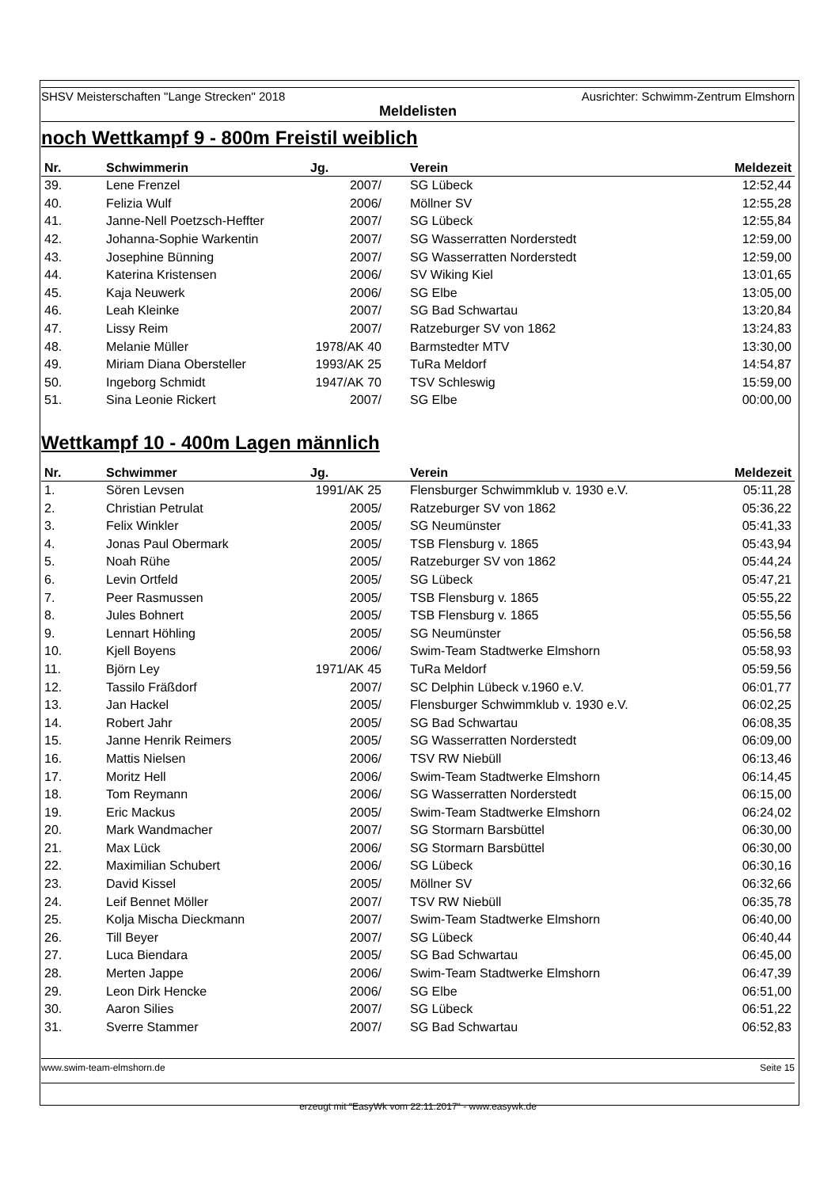SHSV Meisterschaften "Lange Strecken" 2018 Ausrichter: Schwimm-Zentrum Elmshorn
Meldelisten
noch Wettkampf 9 - 800m Freistil weiblich
| Nr. | Schwimmerin | Jg. | | Verein | Meldezeit |
| --- | --- | --- | --- | --- | --- |
| 39. | Lene Frenzel | 2007/ | | SG Lübeck | 12:52,44 |
| 40. | Felizia Wulf | 2006/ | | Möllner SV | 12:55,28 |
| 41. | Janne-Nell Poetzsch-Heffter | 2007/ | | SG Lübeck | 12:55,84 |
| 42. | Johanna-Sophie Warkentin | 2007/ | | SG Wasserratten Norderstedt | 12:59,00 |
| 43. | Josephine Bünning | 2007/ | | SG Wasserratten Norderstedt | 12:59,00 |
| 44. | Katerina Kristensen | 2006/ | | SV Wiking Kiel | 13:01,65 |
| 45. | Kaja Neuwerk | 2006/ | | SG Elbe | 13:05,00 |
| 46. | Leah Kleinke | 2007/ | | SG Bad Schwartau | 13:20,84 |
| 47. | Lissy Reim | 2007/ | | Ratzeburger SV von 1862 | 13:24,83 |
| 48. | Melanie Müller | 1978/AK 40 | | Barmstedter MTV | 13:30,00 |
| 49. | Miriam Diana Obersteller | 1993/AK 25 | | TuRa Meldorf | 14:54,87 |
| 50. | Ingeborg Schmidt | 1947/AK 70 | | TSV Schleswig | 15:59,00 |
| 51. | Sina Leonie Rickert | 2007/ | | SG Elbe | 00:00,00 |
Wettkampf 10 - 400m Lagen männlich
| Nr. | Schwimmer | Jg. | | Verein | Meldezeit |
| --- | --- | --- | --- | --- | --- |
| 1. | Sören Levsen | 1991/AK 25 | | Flensburger Schwimmklub v. 1930 e.V. | 05:11,28 |
| 2. | Christian Petrulat | 2005/ | | Ratzeburger SV von 1862 | 05:36,22 |
| 3. | Felix Winkler | 2005/ | | SG Neumünster | 05:41,33 |
| 4. | Jonas Paul Obermark | 2005/ | | TSB Flensburg v. 1865 | 05:43,94 |
| 5. | Noah Rühe | 2005/ | | Ratzeburger SV von 1862 | 05:44,24 |
| 6. | Levin Ortfeld | 2005/ | | SG Lübeck | 05:47,21 |
| 7. | Peer Rasmussen | 2005/ | | TSB Flensburg v. 1865 | 05:55,22 |
| 8. | Jules Bohnert | 2005/ | | TSB Flensburg v. 1865 | 05:55,56 |
| 9. | Lennart Höhling | 2005/ | | SG Neumünster | 05:56,58 |
| 10. | Kjell Boyens | 2006/ | | Swim-Team Stadtwerke Elmshorn | 05:58,93 |
| 11. | Björn Ley | 1971/AK 45 | | TuRa Meldorf | 05:59,56 |
| 12. | Tassilo Fräßdorf | 2007/ | | SC Delphin Lübeck v.1960 e.V. | 06:01,77 |
| 13. | Jan Hackel | 2005/ | | Flensburger Schwimmklub v. 1930 e.V. | 06:02,25 |
| 14. | Robert Jahr | 2005/ | | SG Bad Schwartau | 06:08,35 |
| 15. | Janne Henrik Reimers | 2005/ | | SG Wasserratten Norderstedt | 06:09,00 |
| 16. | Mattis Nielsen | 2006/ | | TSV RW Niebüll | 06:13,46 |
| 17. | Moritz Hell | 2006/ | | Swim-Team Stadtwerke Elmshorn | 06:14,45 |
| 18. | Tom Reymann | 2006/ | | SG Wasserratten Norderstedt | 06:15,00 |
| 19. | Eric Mackus | 2005/ | | Swim-Team Stadtwerke Elmshorn | 06:24,02 |
| 20. | Mark Wandmacher | 2007/ | | SG Stormarn Barsbüttel | 06:30,00 |
| 21. | Max Lück | 2006/ | | SG Stormarn Barsbüttel | 06:30,00 |
| 22. | Maximilian Schubert | 2006/ | | SG Lübeck | 06:30,16 |
| 23. | David Kissel | 2005/ | | Möllner SV | 06:32,66 |
| 24. | Leif Bennet Möller | 2007/ | | TSV RW Niebüll | 06:35,78 |
| 25. | Kolja Mischa Dieckmann | 2007/ | | Swim-Team Stadtwerke Elmshorn | 06:40,00 |
| 26. | Till Beyer | 2007/ | | SG Lübeck | 06:40,44 |
| 27. | Luca Biendara | 2005/ | | SG Bad Schwartau | 06:45,00 |
| 28. | Merten Jappe | 2006/ | | Swim-Team Stadtwerke Elmshorn | 06:47,39 |
| 29. | Leon Dirk Hencke | 2006/ | | SG Elbe | 06:51,00 |
| 30. | Aaron Silies | 2007/ | | SG Lübeck | 06:51,22 |
| 31. | Sverre Stammer | 2007/ | | SG Bad Schwartau | 06:52,83 |
www.swim-team-elmshorn.de Seite 15
erzeugt mit "EasyWk vom 22.11.2017" - www.easywk.de